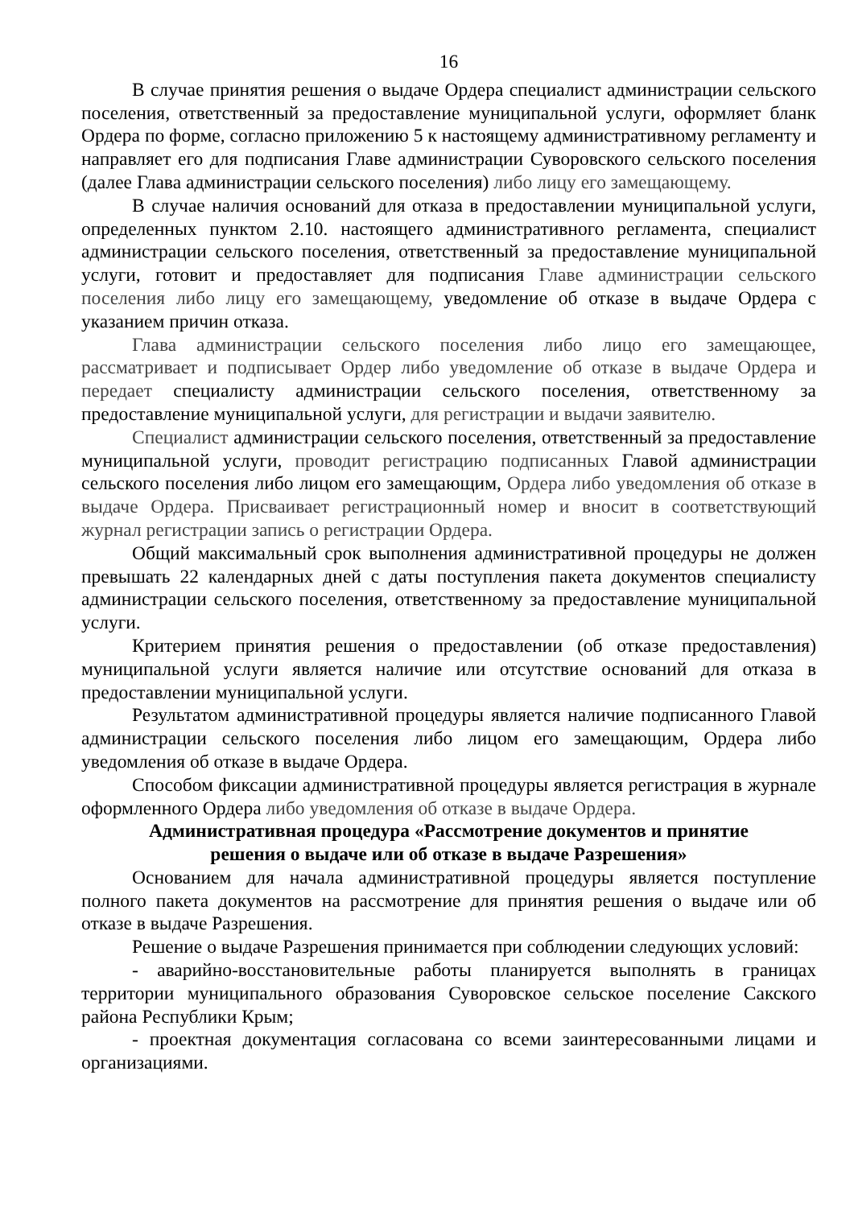16
В случае принятия решения о выдаче Ордера специалист администрации сельского поселения, ответственный за предоставление муниципальной услуги, оформляет бланк Ордера по форме, согласно приложению 5 к настоящему административному регламенту и направляет его для подписания Главе администрации Суворовского сельского поселения (далее Глава администрации сельского поселения) либо лицу его замещающему.
В случае наличия оснований для отказа в предоставлении муниципальной услуги, определенных пунктом 2.10. настоящего административного регламента, специалист администрации сельского поселения, ответственный за предоставление муниципальной услуги, готовит и предоставляет для подписания Главе администрации сельского поселения либо лицу его замещающему, уведомление об отказе в выдаче Ордера с указанием причин отказа.
Глава администрации сельского поселения либо лицо его замещающее, рассматривает и подписывает Ордер либо уведомление об отказе в выдаче Ордера и передает специалисту администрации сельского поселения, ответственному за предоставление муниципальной услуги, для регистрации и выдачи заявителю.
Специалист администрации сельского поселения, ответственный за предоставление муниципальной услуги, проводит регистрацию подписанных Главой администрации сельского поселения либо лицом его замещающим, Ордера либо уведомления об отказе в выдаче Ордера. Присваивает регистрационный номер и вносит в соответствующий журнал регистрации запись о регистрации Ордера.
Общий максимальный срок выполнения административной процедуры не должен превышать 22 календарных дней с даты поступления пакета документов специалисту администрации сельского поселения, ответственному за предоставление муниципальной услуги.
Критерием принятия решения о предоставлении (об отказе предоставления) муниципальной услуги является наличие или отсутствие оснований для отказа в предоставлении муниципальной услуги.
Результатом административной процедуры является наличие подписанного Главой администрации сельского поселения либо лицом его замещающим, Ордера либо уведомления об отказе в выдаче Ордера.
Способом фиксации административной процедуры является регистрация в журнале оформленного Ордера либо уведомления об отказе в выдаче Ордера.
Административная процедура «Рассмотрение документов и принятие
решения о выдаче или об отказе в выдаче Разрешения»
Основанием для начала административной процедуры является поступление полного пакета документов на рассмотрение для принятия решения о выдаче или об отказе в выдаче Разрешения.
Решение о выдаче Разрешения принимается при соблюдении следующих условий:
- аварийно-восстановительные работы планируется выполнять в границах территории муниципального образования Суворовское сельское поселение Сакского района Республики Крым;
- проектная документация согласована со всеми заинтересованными лицами и организациями.